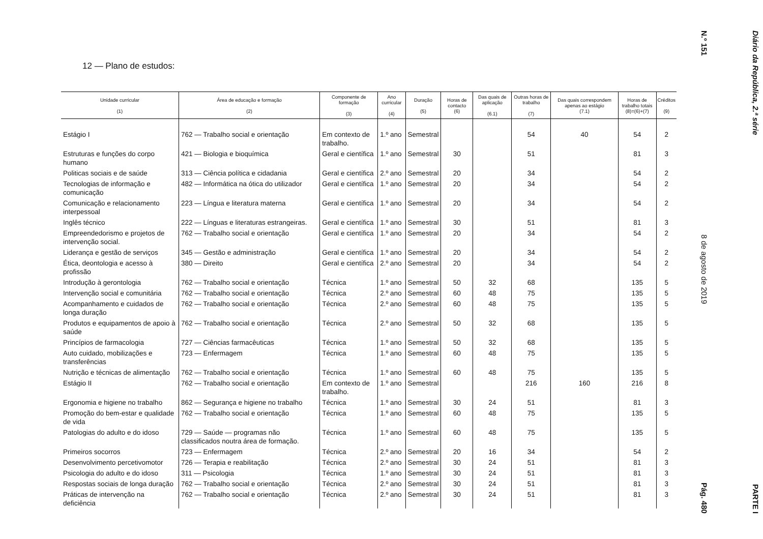12 — Plano de estudos:
| Unidade curricular (1) | Área de educação e formação (2) | Componente de formação (3) | Ano curricular (4) | Duração (5) | Horas de contacto (6) | Das quais de aplicação (6.1) | Outras horas de trabalho (7) | Das quais correspondem apenas ao estágio (7.1) | Horas de trabalho totais (8)=(6)+(7) | Créditos (9) |
| --- | --- | --- | --- | --- | --- | --- | --- | --- | --- | --- |
| Estágio I | 762 — Trabalho social e orientação | Em contexto de trabalho. | 1.º ano | Semestral | | | 54 | 40 | 54 | 2 |
| Estruturas e funções do corpo humano | 421 — Biologia e bioquímica | Geral e científica | 1.º ano | Semestral | 30 | | 51 | | 81 | 3 |
| Politicas sociais e de saúde | 313 — Ciência política e cidadania | Geral e científica | 2.º ano | Semestral | 20 | | 34 | | 54 | 2 |
| Tecnologias de informação e comunicação | 482 — Informática na ótica do utilizador | Geral e científica | 1.º ano | Semestral | 20 | | 34 | | 54 | 2 |
| Comunicação e relacionamento interpessoal | 223 — Língua e literatura materna | Geral e científica | 1.º ano | Semestral | 20 | | 34 | | 54 | 2 |
| Inglês técnico | 222 — Línguas e literaturas estrangeiras. | Geral e científica | 1.º ano | Semestral | 30 | | 51 | | 81 | 3 |
| Empreendedorismo e projetos de intervenção social. | 762 — Trabalho social e orientação | Geral e científica | 1.º ano | Semestral | 20 | | 34 | | 54 | 2 |
| Liderança e gestão de serviços | 345 — Gestão e administração | Geral e científica | 1.º ano | Semestral | 20 | | 34 | | 54 | 2 |
| Ética, deontologia e acesso à profissão | 380 — Direito | Geral e científica | 2.º ano | Semestral | 20 | | 34 | | 54 | 2 |
| Introdução à gerontologia | 762 — Trabalho social e orientação | Técnica | 1.º ano | Semestral | 50 | 32 | 68 | | 135 | 5 |
| Intervenção social e comunitária | 762 — Trabalho social e orientação | Técnica | 2.º ano | Semestral | 60 | 48 | 75 | | 135 | 5 |
| Acompanhamento e cuidados de longa duração | 762 — Trabalho social e orientação | Técnica | 2.º ano | Semestral | 60 | 48 | 75 | | 135 | 5 |
| Produtos e equipamentos de apoio à saúde | 762 — Trabalho social e orientação | Técnica | 2.º ano | Semestral | 50 | 32 | 68 | | 135 | 5 |
| Princípios de farmacologia | 727 — Ciências farmacêuticas | Técnica | 1.º ano | Semestral | 50 | 32 | 68 | | 135 | 5 |
| Auto cuidado, mobilizações e transferências | 723 — Enfermagem | Técnica | 1.º ano | Semestral | 60 | 48 | 75 | | 135 | 5 |
| Nutrição e técnicas de alimentação | 762 — Trabalho social e orientação | Técnica | 1.º ano | Semestral | 60 | 48 | 75 | | 135 | 5 |
| Estágio II | 762 — Trabalho social e orientação | Em contexto de trabalho. | 1.º ano | Semestral | | | 216 | 160 | 216 | 8 |
| Ergonomia e higiene no trabalho | 862 — Segurança e higiene no trabalho | Técnica | 1.º ano | Semestral | 30 | 24 | 51 | | 81 | 3 |
| Promoção do bem-estar e qualidade de vida | 762 — Trabalho social e orientação | Técnica | 1.º ano | Semestral | 60 | 48 | 75 | | 135 | 5 |
| Patologias do adulto e do idoso | 729 — Saúde — programas não classificados noutra área de formação. | Técnica | 1.º ano | Semestral | 60 | 48 | 75 | | 135 | 5 |
| Primeiros socorros | 723 — Enfermagem | Técnica | 2.º ano | Semestral | 20 | 16 | 34 | | 54 | 2 |
| Desenvolvimento percetivomotor | 726 — Terapia e reabilitação | Técnica | 2.º ano | Semestral | 30 | 24 | 51 | | 81 | 3 |
| Psicologia do adulto e do idoso | 311 — Psicologia | Técnica | 1.º ano | Semestral | 30 | 24 | 51 | | 81 | 3 |
| Respostas sociais de longa duração | 762 — Trabalho social e orientação | Técnica | 2.º ano | Semestral | 30 | 24 | 51 | | 81 | 3 |
| Práticas de intervenção na deficiência | 762 — Trabalho social e orientação | Técnica | 2.º ano | Semestral | 30 | 24 | 51 | | 81 | 3 |
Diário da República, 2.ª série PARTE I
N.º 151 8 de agosto de 2019 Pág. 480